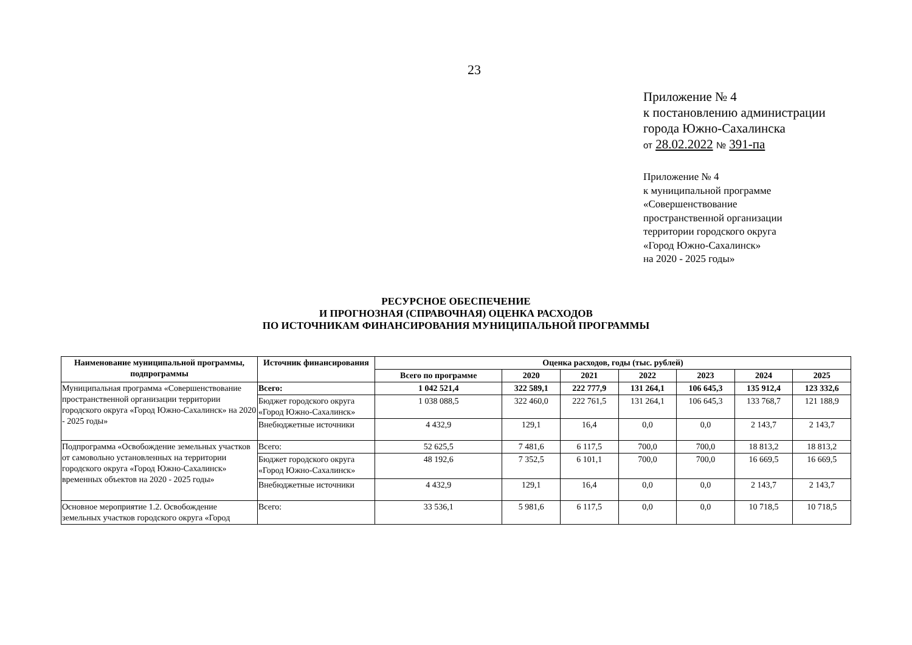23
Приложение № 4
к постановлению администрации
города Южно-Сахалинска
от 28.02.2022 № 391-па
Приложение № 4
к муниципальной программе
«Совершенствование
пространственной организации
территории городского округа
«Город Южно-Сахалинск»
на 2020 - 2025 годы»
РЕСУРСНОЕ ОБЕСПЕЧЕНИЕ
И ПРОГНОЗНАЯ (СПРАВОЧНАЯ) ОЦЕНКА РАСХОДОВ
ПО ИСТОЧНИКАМ ФИНАНСИРОВАНИЯ МУНИЦИПАЛЬНОЙ ПРОГРАММЫ
| Наименование муниципальной программы, подпрограммы | Источник финансирования | Оценка расходов, годы (тыс. рублей) | | | | | | |
| --- | --- | --- | --- | --- | --- | --- | --- | --- |
| | | Всего по программе | 2020 | 2021 | 2022 | 2023 | 2024 | 2025 |
| Муниципальная программа «Совершенствование пространственной организации территории городского округа «Город Южно-Сахалинск» на 2020 - 2025 годы» | Всего: | 1 042 521,4 | 322 589,1 | 222 777,9 | 131 264,1 | 106 645,3 | 135 912,4 | 123 332,6 |
| | Бюджет городского округа «Город Южно-Сахалинск» | 1 038 088,5 | 322 460,0 | 222 761,5 | 131 264,1 | 106 645,3 | 133 768,7 | 121 188,9 |
| | Внебюджетные источники | 4 432,9 | 129,1 | 16,4 | 0,0 | 0,0 | 2 143,7 | 2 143,7 |
| Подпрограмма «Освобождение земельных участков от самовольно установленных на территории городского округа «Город Южно-Сахалинск» временных объектов на 2020 - 2025 годы» | Всего: | 52 625,5 | 7 481,6 | 6 117,5 | 700,0 | 700,0 | 18 813,2 | 18 813,2 |
| | Бюджет городского округа «Город Южно-Сахалинск» | 48 192,6 | 7 352,5 | 6 101,1 | 700,0 | 700,0 | 16 669,5 | 16 669,5 |
| | Внебюджетные источники | 4 432,9 | 129,1 | 16,4 | 0,0 | 0,0 | 2 143,7 | 2 143,7 |
| Основное мероприятие 1.2. Освобождение земельных участков городского округа «Город | Всего: | 33 536,1 | 5 981,6 | 6 117,5 | 0,0 | 0,0 | 10 718,5 | 10 718,5 |